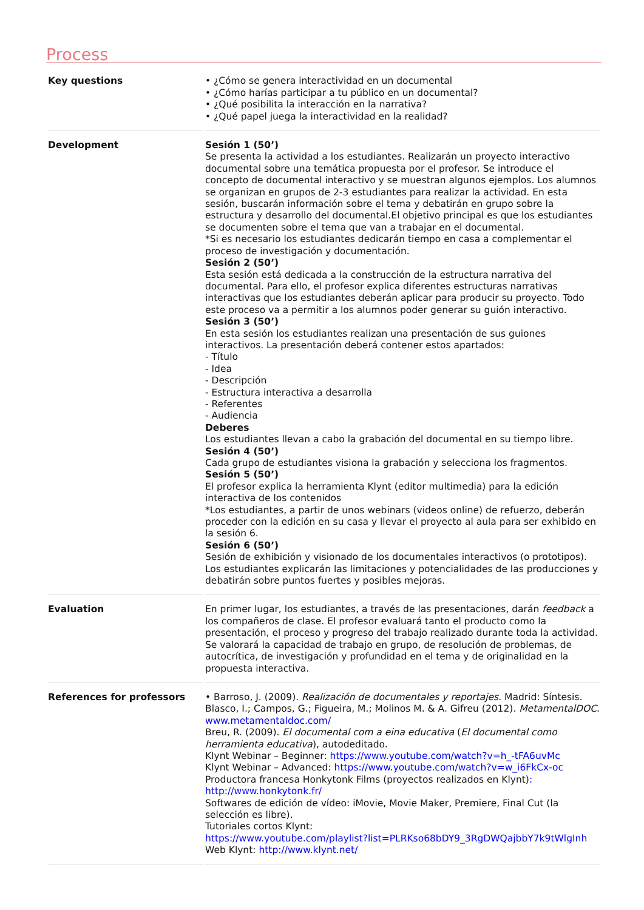Process
| Key questions | • ¿Cómo se genera interactividad en un documental • ¿Cómo harías participar a tu público en un documental? • ¿Qué posibilita la interacción en la narrativa? • ¿Qué papel juega la interactividad en la realidad? |
| Development | Sesión 1 (50’) Se presenta la actividad a los estudiantes. Realizarán un proyecto interactivo documental sobre una temática propuesta por el profesor. Se introduce el concepto de documental interactivo y se muestran algunos ejemplos. Los alumnos se organizan en grupos de 2-3 estudiantes para realizar la actividad. En esta sesión, buscarán información sobre el tema y debatirán en grupo sobre la estructura y desarrollo del documental.El objetivo principal es que los estudiantes se documenten sobre el tema que van a trabajar en el documental. *Si es necesario los estudiantes dedicarán tiempo en casa a complementar el proceso de investigación y documentación. Sesión 2 (50’) Esta sesión está dedicada a la construcción de la estructura narrativa del documental. Para ello, el profesor explica diferentes estructuras narrativas interactivas que los estudiantes deberán aplicar para producir su proyecto. Todo este proceso va a permitir a los alumnos poder generar su guión interactivo. Sesión 3 (50’) En esta sesión los estudiantes realizan una presentación de sus guiones interactivos. La presentación deberá contener estos apartados: - Título - Idea - Descripción - Estructura interactiva a desarrolla - Referentes - Audiencia Deberes Los estudiantes llevan a cabo la grabación del documental en su tiempo libre. Sesión 4 (50’) Cada grupo de estudiantes visiona la grabación y selecciona los fragmentos. Sesión 5 (50’) El profesor explica la herramienta Klynt (editor multimedia) para la edición interactiva de los contenidos *Los estudiantes, a partir de unos webinars (videos online) de refuerzo, deberán proceder con la edición en su casa y llevar el proyecto al aula para ser exhibido en la sesión 6. Sesión 6 (50’) Sesión de exhibición y visionado de los documentales interactivos (o prototipos). Los estudiantes explicarán las limitaciones y potencialidades de las producciones y debatirán sobre puntos fuertes y posibles mejoras. |
| Evaluation | En primer lugar, los estudiantes, a través de las presentaciones, darán feedback a los compañeros de clase. El profesor evaluará tanto el producto como la presentación, el proceso y progreso del trabajo realizado durante toda la actividad. Se valorará la capacidad de trabajo en grupo, de resolución de problemas, de autocrítica, de investigación y profundidad en el tema y de originalidad en la propuesta interactiva. |
| References for professors | • Barroso, J. (2009). Realización de documentales y reportajes . Madrid: Síntesis. Blasco, I.; Campos, G.; Figueira, M.; Molinos M. & A. Gifreu (2012). MetamentalDOC . www.metamentaldoc.com/ Breu, R. (2009). El documental com a eina educativa ( El documental como herramienta educativa ), autodeditado. Klynt Webinar – Beginner : https://www.youtube.com/watch?v=h_-tFA6uvMc Klynt Webinar – Advanced : https://www.youtube.com/watch?v=w_i6FkCx-oc Productora francesa Honkytonk Films (proyectos realizados en Klynt) : http://www.honkytonk.fr/ Softwares de edición de vídeo: iMovie, Movie Maker, Premiere, Final Cut (la selección es libre). Tutoriales cortos Klynt: https://www.youtube.com/playlist?list=PLRKso68bDY9_3RgDWQajbbY7k9tWlgInh Web Klynt: http://www.klynt.net/ |